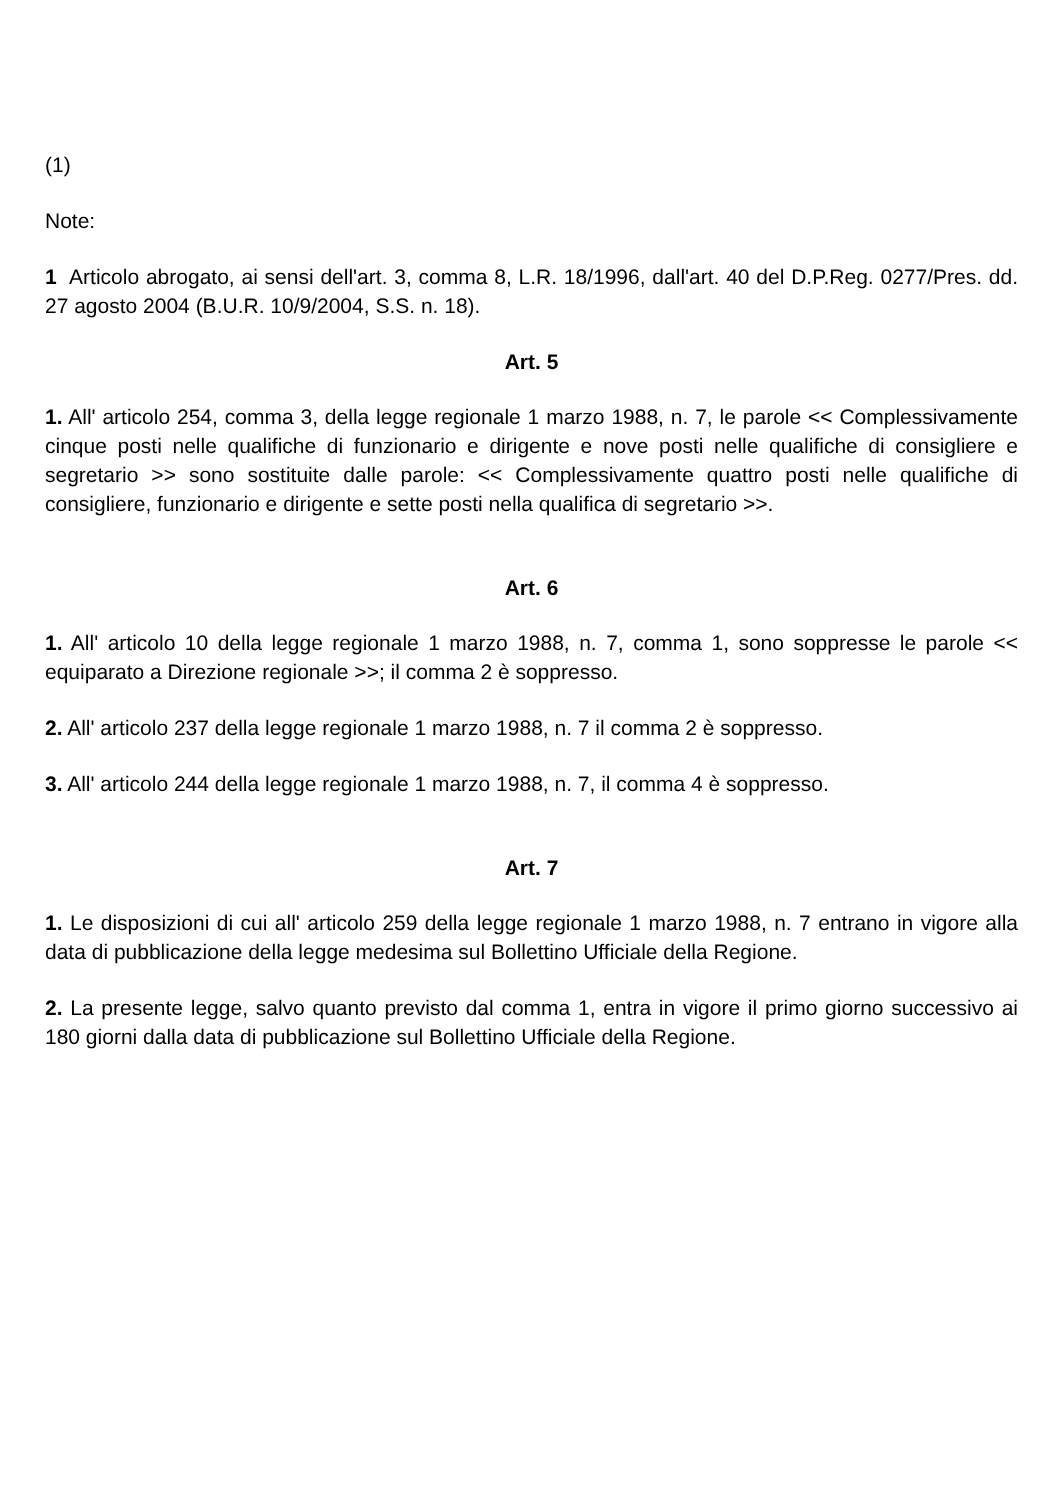(1)
Note:
1 Articolo abrogato, ai sensi dell'art. 3, comma 8, L.R. 18/1996, dall'art. 40 del D.P.Reg. 0277/Pres. dd. 27 agosto 2004 (B.U.R. 10/9/2004, S.S. n. 18).
Art. 5
1. All' articolo 254, comma 3, della legge regionale 1 marzo 1988, n. 7, le parole << Complessivamente cinque posti nelle qualifiche di funzionario e dirigente e nove posti nelle qualifiche di consigliere e segretario >> sono sostituite dalle parole: << Complessivamente quattro posti nelle qualifiche di consigliere, funzionario e dirigente e sette posti nella qualifica di segretario >>.
Art. 6
1. All' articolo 10 della legge regionale 1 marzo 1988, n. 7, comma 1, sono soppresse le parole << equiparato a Direzione regionale >>; il comma 2 è soppresso.
2. All' articolo 237 della legge regionale 1 marzo 1988, n. 7 il comma 2 è soppresso.
3. All' articolo 244 della legge regionale 1 marzo 1988, n. 7, il comma 4 è soppresso.
Art. 7
1. Le disposizioni di cui all' articolo 259 della legge regionale 1 marzo 1988, n. 7 entrano in vigore alla data di pubblicazione della legge medesima sul Bollettino Ufficiale della Regione.
2. La presente legge, salvo quanto previsto dal comma 1, entra in vigore il primo giorno successivo ai 180 giorni dalla data di pubblicazione sul Bollettino Ufficiale della Regione.